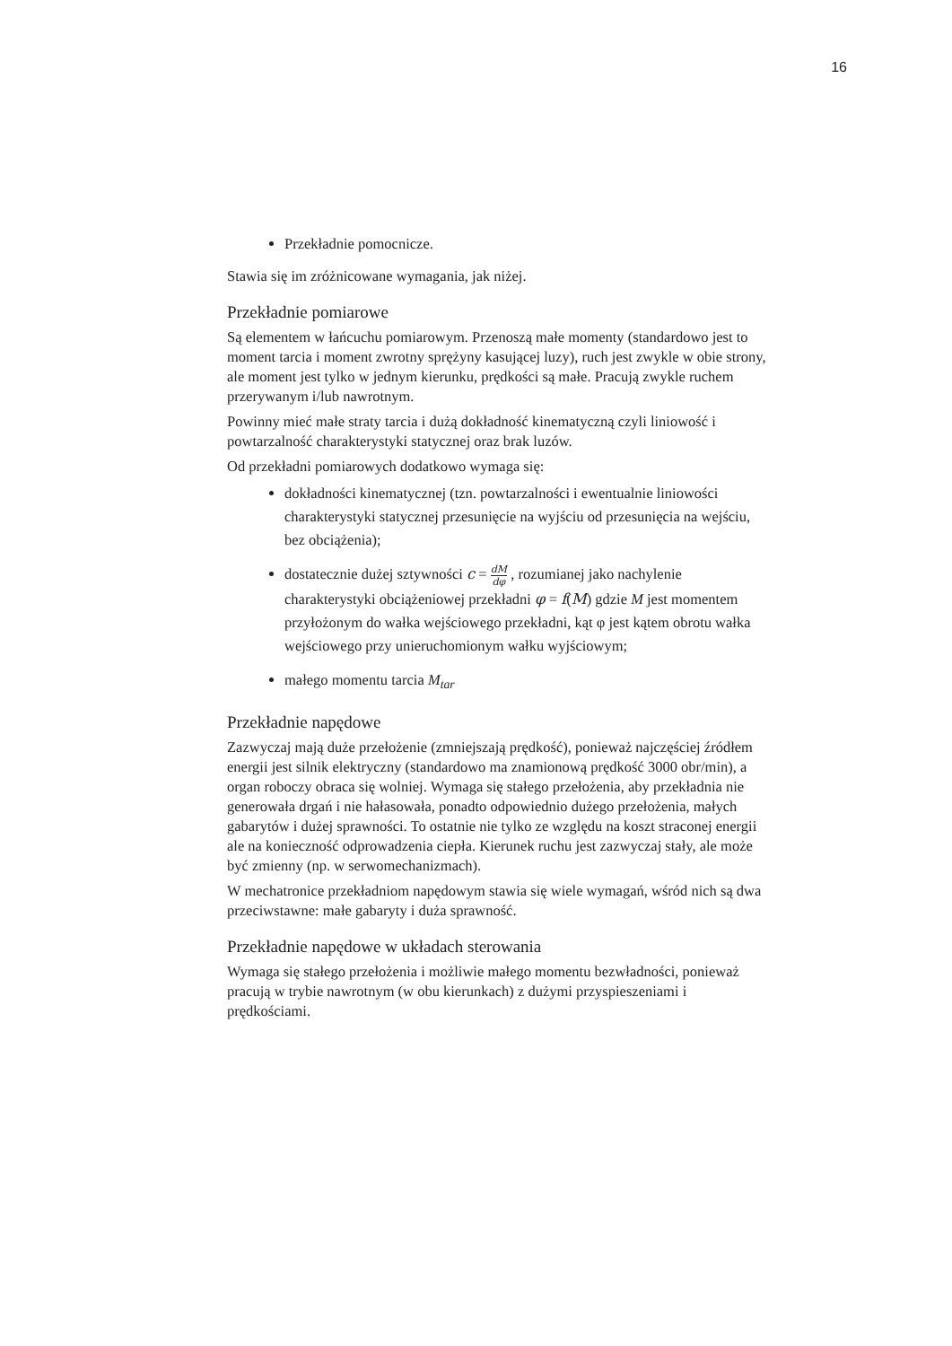16
Przekładnie pomocnicze.
Stawia się im zróżnicowane wymagania, jak niżej.
Przekładnie pomiarowe
Są elementem w łańcuchu pomiarowym. Przenoszą małe momenty (standardowo jest to moment tarcia i moment zwrotny sprężyny kasującej luzy), ruch jest zwykle w obie strony, ale moment jest tylko w jednym kierunku, prędkości są małe. Pracują zwykle ruchem przerywanym i/lub nawrotnym.
Powinny mieć małe straty tarcia i dużą dokładność kinematyczną czyli liniowość i powtarzalność charakterystyki statycznej oraz brak luzów.
Od przekładni pomiarowych dodatkowo wymaga się:
dokładności kinematycznej (tzn. powtarzalności i ewentualnie liniowości charakterystyki statycznej przesunięcie na wyjściu od przesunięcia na wejściu, bez obciążenia);
dostatecznie dużej sztywności c = dM dφ , rozumianej jako nachylenie charakterystyki obciążeniowej przekładni φ = f(M) gdzie M jest momentem przyłożonym do wałka wejściowego przekładni, kąt φ jest kątem obrotu wałka wejściowego przy unieruchomionym wałku wyjściowym;
małego momentu tarcia M<sub>tar</sub>
Przekładnie napędowe
Zazwyczaj mają duże przełożenie (zmniejszają prędkość), ponieważ najczęściej źródłem energii jest silnik elektryczny (standardowo ma znamionową prędkość 3000 obr/min), a organ roboczy obraca się wolniej. Wymaga się stałego przełożenia, aby przekładnia nie generowała drgań i nie hałasowała, ponadto odpowiednio dużego przełożenia, małych gabarytów i dużej sprawności. To ostatnie nie tylko ze względu na koszt straconej energii ale na konieczność odprowadzenia ciepła. Kierunek ruchu jest zazwyczaj stały, ale może być zmienny (np. w serwomechanizmach).
W mechatronice przekładniom napędowym stawia się wiele wymagań, wśród nich są dwa przeciwstawne: małe gabaryty i duża sprawność.
Przekładnie napędowe w układach sterowania
Wymaga się stałego przełożenia i możliwie małego momentu bezwładności, ponieważ pracują w trybie nawrotnym (w obu kierunkach) z dużymi przyspieszeniami i prędkościami.